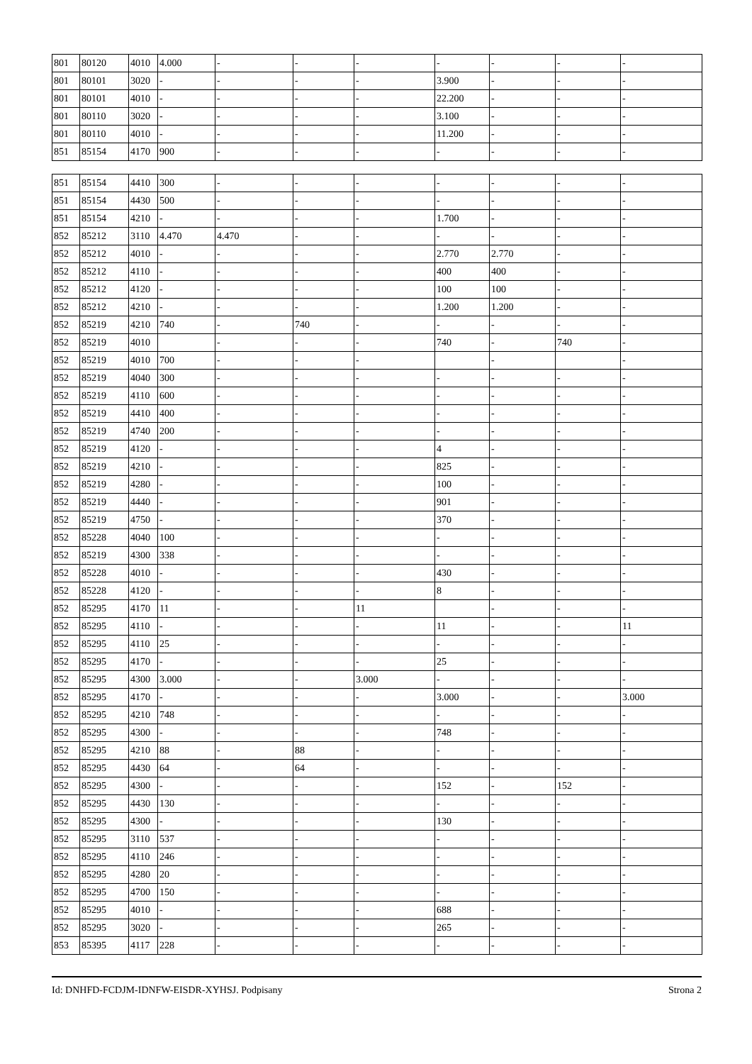| 801 | 80120 | 4010 | 4.000 | - | - | - | - | - | - | - |
| 801 | 80101 | 3020 | - | - | - | - | 3.900 | - | - | - |
| 801 | 80101 | 4010 | - | - | - | - | 22.200 | - | - | - |
| 801 | 80110 | 3020 | - | - | - | - | 3.100 | - | - | - |
| 801 | 80110 | 4010 | - | - | - | - | 11.200 | - | - | - |
| 851 | 85154 | 4170 | 900 | - | - | - | - | - | - | - |
| 851 | 85154 | 4410 | 300 | - | - | - | - | - | - | - |
| 851 | 85154 | 4430 | 500 | - | - | - | - | - | - | - |
| 851 | 85154 | 4210 | - | - | - | - | 1.700 | - | - | - |
| 852 | 85212 | 3110 | 4.470 | 4.470 | - | - | - | - | - | - |
| 852 | 85212 | 4010 | - | - | - | - | 2.770 | 2.770 | - | - |
| 852 | 85212 | 4110 | - | - | - | - | 400 | 400 | - | - |
| 852 | 85212 | 4120 | - | - | - | - | 100 | 100 | - | - |
| 852 | 85212 | 4210 | - | - | - | - | 1.200 | 1.200 | - | - |
| 852 | 85219 | 4210 | 740 | - | 740 | - | - | - | - | - |
| 852 | 85219 | 4010 | | - | - | - | 740 | - | 740 | - |
| 852 | 85219 | 4010 | 700 | - | - | - | | - | | - |
| 852 | 85219 | 4040 | 300 | - | - | - | - | - | - | - |
| 852 | 85219 | 4110 | 600 | - | - | - | - | - | - | - |
| 852 | 85219 | 4410 | 400 | - | - | - | - | - | - | - |
| 852 | 85219 | 4740 | 200 | - | - | - | - | - | - | - |
| 852 | 85219 | 4120 | - | - | - | - | 4 | - | - | - |
| 852 | 85219 | 4210 | - | - | - | - | 825 | - | - | - |
| 852 | 85219 | 4280 | - | - | - | - | 100 | - | - | - |
| 852 | 85219 | 4440 | - | - | - | - | 901 | - | - | - |
| 852 | 85219 | 4750 | - | - | - | - | 370 | - | - | - |
| 852 | 85228 | 4040 | 100 | - | - | - | - | - | - | - |
| 852 | 85219 | 4300 | 338 | - | - | - | - | - | - | - |
| 852 | 85228 | 4010 | - | - | - | - | 430 | - | - | - |
| 852 | 85228 | 4120 | - | - | - | - | 8 | - | - | - |
| 852 | 85295 | 4170 | 11 | - | - | 11 | | - | - | - |
| 852 | 85295 | 4110 | - | - | - | - | 11 | - | - | 11 |
| 852 | 85295 | 4110 | 25 | - | - | - | - | - | - | - |
| 852 | 85295 | 4170 | - | - | - | - | 25 | - | - | - |
| 852 | 85295 | 4300 | 3.000 | - | - | 3.000 | - | - | - | - |
| 852 | 85295 | 4170 | - | - | - | - | 3.000 | - | - | 3.000 |
| 852 | 85295 | 4210 | 748 | - | - | - | - | - | - | - |
| 852 | 85295 | 4300 | - | - | - | - | 748 | - | - | - |
| 852 | 85295 | 4210 | 88 | - | 88 | - | - | - | - | - |
| 852 | 85295 | 4430 | 64 | - | 64 | - | - | - | - | - |
| 852 | 85295 | 4300 | - | - | - | - | 152 | - | 152 | - |
| 852 | 85295 | 4430 | 130 | - | - | - | - | - | - | - |
| 852 | 85295 | 4300 | - | - | - | - | 130 | - | - | - |
| 852 | 85295 | 3110 | 537 | - | - | - | - | - | - | - |
| 852 | 85295 | 4110 | 246 | - | - | - | - | - | - | - |
| 852 | 85295 | 4280 | 20 | - | - | - | - | - | - | - |
| 852 | 85295 | 4700 | 150 | - | - | - | - | - | - | - |
| 852 | 85295 | 4010 | - | - | - | - | 688 | - | - | - |
| 852 | 85295 | 3020 | - | - | - | - | 265 | - | - | - |
| 853 | 85395 | 4117 | 228 | - | - | - | - | - | - | - |
Id: DNHFD-FCDJM-IDNFW-EISDR-XYHSJ. Podpisany Strona 2